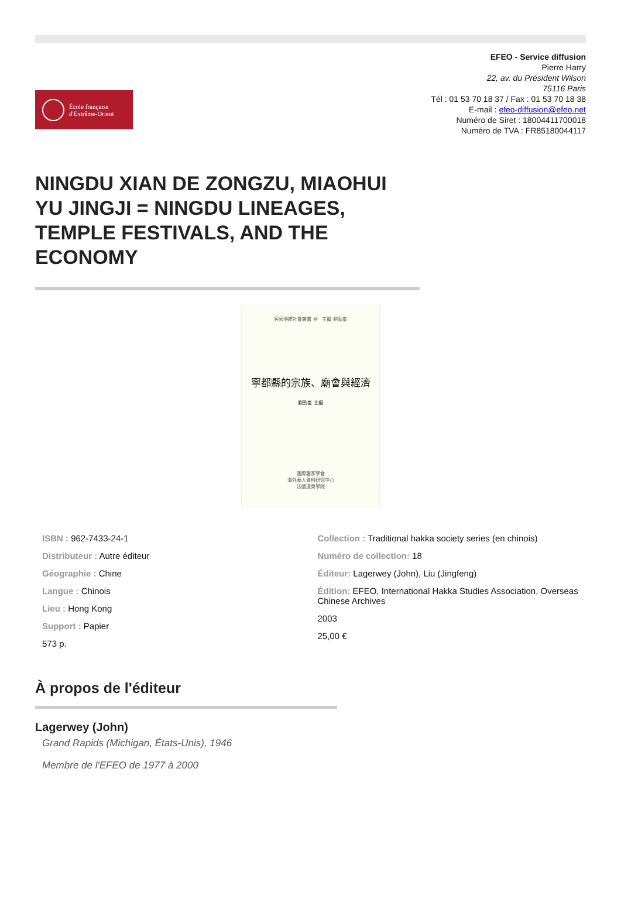École française
d'Extrême-Orient
EFEO - Service diffusion
Pierre Harry
22, av. du Président Wilson
75116 Paris
Tél : 01 53 70 18 37 / Fax : 01 53 70 18 38
E-mail : efeo-diffusion@efeo.net
Numéro de Siret : 18004411700018
Numéro de TVA : FR85180044117
NINGDU XIAN DE ZONGZU, MIAOHUI YU JINGJI = NINGDU LINEAGES, TEMPLE FESTIVALS, AND THE ECONOMY
客家傳統社會叢書 ⑱ 主編 劉勁峯
寧都縣的宗族、廟會與經濟
劉勁峯 主編
國際客家學會
海外華人資料研究中心
法國遠東學院
ISBN : 962-7433-24-1
Distributeur : Autre éditeur
Géographie : Chine
Langue : Chinois
Lieu : Hong Kong
Support : Papier
573 p.
Collection : Traditional hakka society series (en chinois)
Numéro de collection: 18
Éditeur: Lagerwey (John), Liu (Jingfeng)
Édition: EFEO, International Hakka Studies Association, Overseas Chinese Archives
2003
25,00 €
À propos de l'éditeur
Lagerwey (John)
Grand Rapids (Michigan, États-Unis), 1946
Membre de l'EFEO de 1977 à 2000